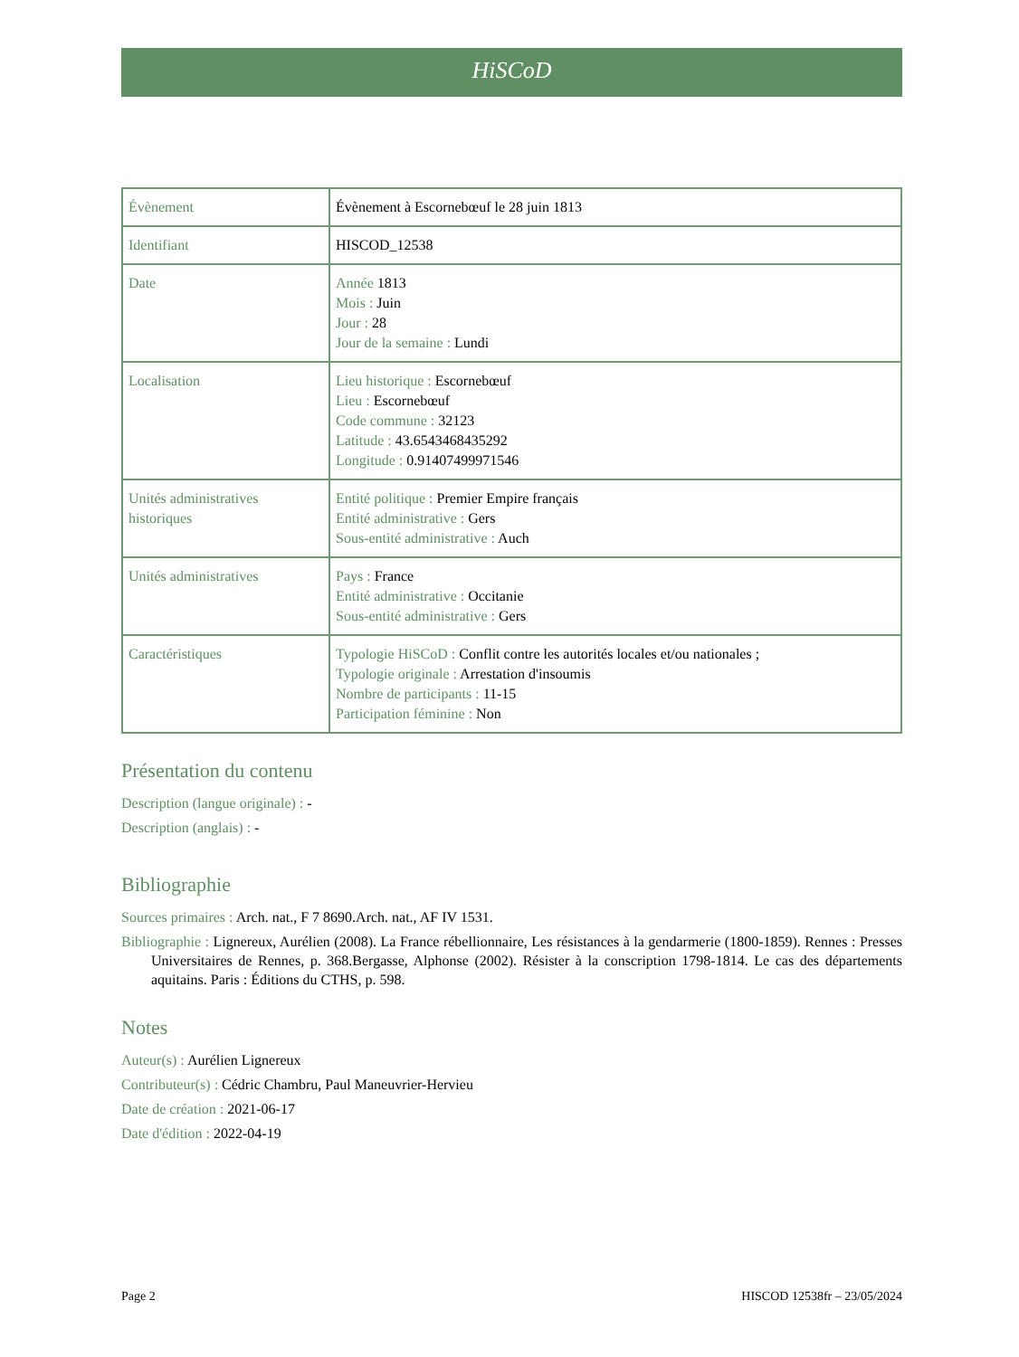HiSCoD
| Évènement | Évènement à Escornebœuf le 28 juin 1813 |
| Identifiant | HISCOD_12538 |
| Date | Année 1813 Mois : Juin Jour : 28 Jour de la semaine : Lundi |
| Localisation | Lieu historique : Escornebœuf Lieu : Escornebœuf Code commune : 32123 Latitude : 43.6543468435292 Longitude : 0.91407499971546 |
| Unités administratives historiques | Entité politique : Premier Empire français Entité administrative : Gers Sous-entité administrative : Auch |
| Unités administratives | Pays : France Entité administrative : Occitanie Sous-entité administrative : Gers |
| Caractéristiques | Typologie HiSCoD : Conflit contre les autorités locales et/ou nationales ; Typologie originale : Arrestation d'insoumis Nombre de participants : 11-15 Participation féminine : Non |
Présentation du contenu
Description (langue originale) : -
Description (anglais) : -
Bibliographie
Sources primaires : Arch. nat., F 7 8690.Arch. nat., AF IV 1531.
Bibliographie : Lignereux, Aurélien (2008). La France rébellionnaire, Les résistances à la gendarmerie (1800-1859). Rennes : Presses Universitaires de Rennes, p. 368.Bergasse, Alphonse (2002). Résister à la conscription 1798-1814. Le cas des départements aquitains. Paris : Éditions du CTHS, p. 598.
Notes
Auteur(s) : Aurélien Lignereux
Contributeur(s) : Cédric Chambru, Paul Maneuvrier-Hervieu
Date de création : 2021-06-17
Date d'édition : 2022-04-19
Page 2 HISCOD 12538fr – 23/05/2024